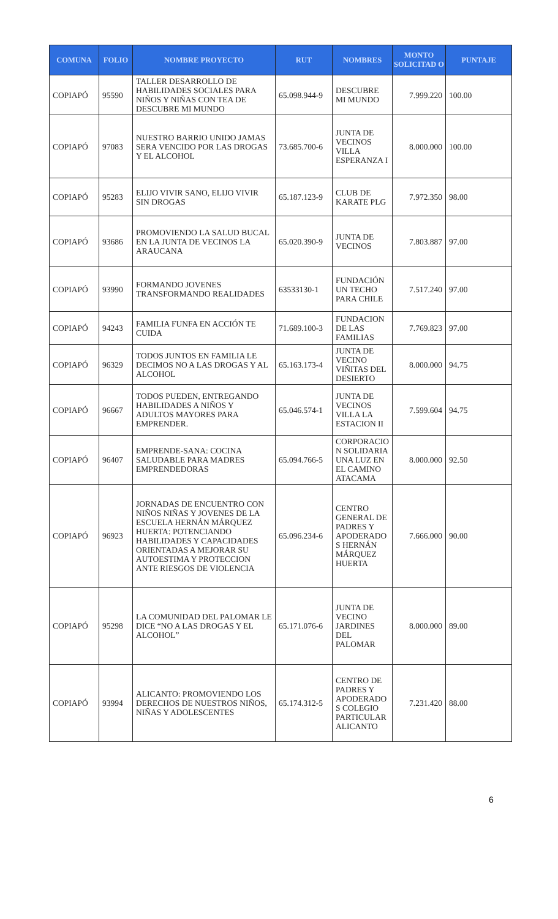| COMUNA | FOLIO | NOMBRE PROYECTO | RUT | NOMBRES | MONTO SOLICITAD O | PUNTAJE |
| --- | --- | --- | --- | --- | --- | --- |
| COPIAPÓ | 95590 | TALLER DESARROLLO DE HABILIDADES SOCIALES PARA NIÑOS Y NIÑAS CON TEA DE DESCUBRE MI MUNDO | 65.098.944-9 | DESCUBRE MI MUNDO | 7.999.220 | 100.00 |
| COPIAPÓ | 97083 | NUESTRO BARRIO UNIDO JAMAS SERA VENCIDO POR LAS DROGAS Y EL ALCOHOL | 73.685.700-6 | JUNTA DE VECINOS VILLA ESPERANZA I | 8.000.000 | 100.00 |
| COPIAPÓ | 95283 | ELIJO VIVIR SANO, ELIJO VIVIR SIN DROGAS | 65.187.123-9 | CLUB DE KARATE PLG | 7.972.350 | 98.00 |
| COPIAPÓ | 93686 | PROMOVIENDO LA SALUD BUCAL EN LA JUNTA DE VECINOS LA ARAUCANA | 65.020.390-9 | JUNTA DE VECINOS | 7.803.887 | 97.00 |
| COPIAPÓ | 93990 | FORMANDO JOVENES TRANSFORMANDO REALIDADES | 63533130-1 | FUNDACIÓN UN TECHO PARA CHILE | 7.517.240 | 97.00 |
| COPIAPÓ | 94243 | FAMILIA FUNFA EN ACCIÓN TE CUIDA | 71.689.100-3 | FUNDACION DE LAS FAMILIAS | 7.769.823 | 97.00 |
| COPIAPÓ | 96329 | TODOS JUNTOS EN FAMILIA LE DECIMOS NO A LAS DROGAS Y AL ALCOHOL | 65.163.173-4 | JUNTA DE VECINO VIÑITAS DEL DESIERTO | 8.000.000 | 94.75 |
| COPIAPÓ | 96667 | TODOS PUEDEN, ENTREGANDO HABILIDADES A NIÑOS Y ADULTOS MAYORES PARA EMPRENDER. | 65.046.574-1 | JUNTA DE VECINOS VILLA LA ESTACION II | 7.599.604 | 94.75 |
| COPIAPÓ | 96407 | EMPRENDE-SANA: COCINA SALUDABLE PARA MADRES EMPRENDEDORAS | 65.094.766-5 | CORPORACIO N SOLIDARIA UNA LUZ EN EL CAMINO ATACAMA | 8.000.000 | 92.50 |
| COPIAPÓ | 96923 | JORNADAS DE ENCUENTRO CON NIÑOS NIÑAS Y JOVENES DE LA ESCUELA HERNÁN MÁRQUEZ HUERTA: POTENCIANDO HABILIDADES Y CAPACIDADES ORIENTADAS A MEJORAR SU AUTOESTIMA Y PROTECCION ANTE RIESGOS DE VIOLENCIA | 65.096.234-6 | CENTRO GENERAL DE PADRES Y APODERADO S HERNÁN MÁRQUEZ HUERTA | 7.666.000 | 90.00 |
| COPIAPÓ | 95298 | LA COMUNIDAD DEL PALOMAR LE DICE “NO A LAS DROGAS Y EL ALCOHOL” | 65.171.076-6 | JUNTA DE VECINO JARDINES DEL PALOMAR | 8.000.000 | 89.00 |
| COPIAPÓ | 93994 | ALICANTO: PROMOVIENDO LOS DERECHOS DE NUESTROS NIÑOS, NIÑAS Y ADOLESCENTES | 65.174.312-5 | CENTRO DE PADRES Y APODERADO S COLEGIO PARTICULAR ALICANTO | 7.231.420 | 88.00 |
6